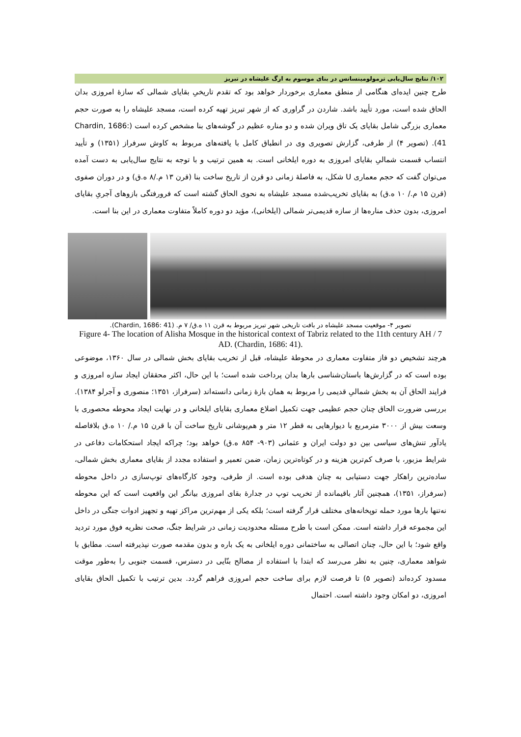۱۰۲/ نتایج سال‌یابی ترمولومینسانس در بنای موسوم به ارگ علیشاه در تبریز
طرح چنین ایده‌ای هنگامی از منطق معماری برخوردار خواهد بود که تقدم تاریخیِ بقایای شمالی که سازهٔ امروزی بدان الحاق شده است، مورد تأیید باشد. شاردن در گراوری که از شهر تبریز تهیه کرده است، مسجد علیشاه را به صورت حجم معماری بزرگی شامل بقایای یک تاق ویران شده و دو مناره عظیم در گوشه‌های بنا مشخص کرده است (Chardin, 1686: 41). (تصویر ۴) از طرفی، گزارش تصویری وی در انطباق کامل با یافته‌های مربوط به کاوش سرفراز (۱۳۵۱) و تأیید انتساب قسمت شمالیِ بقایای امروزی به دوره ایلخانی است. به همین ترتیب و با توجه به نتایج سال‌یابی به دست آمده می‌توان گفت که حجم معماری U شکل، به فاصلهٔ زمانی دو قرن از تاریخ ساخت بنا (قرن ۱۳ م./۸ ه.ق) و در دوران صفوی (قرن ۱۵ م./ ۱۰ ه.ق) به بقایای تخریب‌شده مسجد علیشاه به نحوی الحاق گشته است که فرورفتگی بازوهای آجریِ بقایای امروزی، بدون حذف مناره‌ها از سازه قدیمی‌تر شمالی (ایلخانی)، مؤید دو دوره کاملاً متفاوت معماری در این بنا است.
تصویر ۴- موقعیت مسجد علیشاه در بافت تاریخی شهر تبریز مربوط به قرن ۱۱ ه.ق/ ۷ م. (Chardin, 1686: 41).
Figure 4- The location of Alisha Mosque in the historical context of Tabriz related to the 11th century AH / 7 AD. (Chardin, 1686: 41).
هرچند تشخیص دو فاز متفاوت معماری در محوطهٔ علیشاه، قبل از تخریب بقایای بخش شمالی در سال ۱۳۶۰، موضوعی بوده است که در گزارش‌ها باستان‌شناسی بارها بدان پرداخت شده است؛ با این حال، اکثر محققان ایجاد سازه امروزی و فرایند الحاق آن به بخش شمالیِ قدیمی را مربوط به همان بازهٔ زمانی دانسته‌اند (سرفراز، ۱۳۵۱؛ منصوری و آجرلو ۱۳۸۴). بررسی ضرورت الحاق چنان حجم عظیمی جهت تکمیل اضلاع معماری بقایای ایلخانی و در نهایت ایجاد محوطه محصوری با وسعت بیش از ۳۰۰۰ مترمربع با دیوارهایی به قطر ۱۲ متر و هم‌پوشانی تاریخ ساخت آن با قرن ۱۵ م./ ۱۰ ه.ق بلافاصله یادآور تنش‌های سیاسی بین دو دولت ایران و عثمانی (۹۰۳- ۸۵۴ ه.ق) خواهد بود؛ چراکه ایجاد استحکامات دفاعی در شرایط مزبور، با صرف کم‌ترین هزینه و در کوتاه‌ترین زمان، ضمن تعمیر و استفاده مجدد از بقایای معماری بخش شمالی، ساده‌ترین راهکار جهت دستیابی به چنان هدفی بوده است. از طرفی، وجود کارگاه‌های توپ‌سازی در داخل محوطه (سرفراز، ۱۳۵۱)، همچنین آثار باقیمانده از تخریب توپ در جدارهٔ بقای امروزی بیانگر این واقعیت است که این محوطه نه‌تنها بارها مورد حمله توپخانه‌های مختلف قرار گرفته است؛ بلکه یکی از مهم‌ترین مراکز تهیه و تجهیز ادوات جنگی در داخل این مجموعه قرار داشته است. ممکن است با طرح مسئله محدودیت زمانی در شرایط جنگ، صحت نظریه فوق مورد تردید واقع شود؛ با این حال، چنان اتصالی به ساختمانی دوره ایلخانی به یک باره و بدون مقدمه صورت نپذیرفته است. مطابق با شواهد معماری، چنین به نظر می‌رسد که ابتدا با استفاده از مصالح بنّایی در دسترس، قسمت جنوبی را به‌طور موقت مسدود کرده‌اند (تصویر ۵) تا فرصت لازم برای ساخت حجم امروزی فراهم گردد. بدین ترتیب با تکمیل الحاق بقایای امروزی، دو امکان وجود داشته است. احتمال